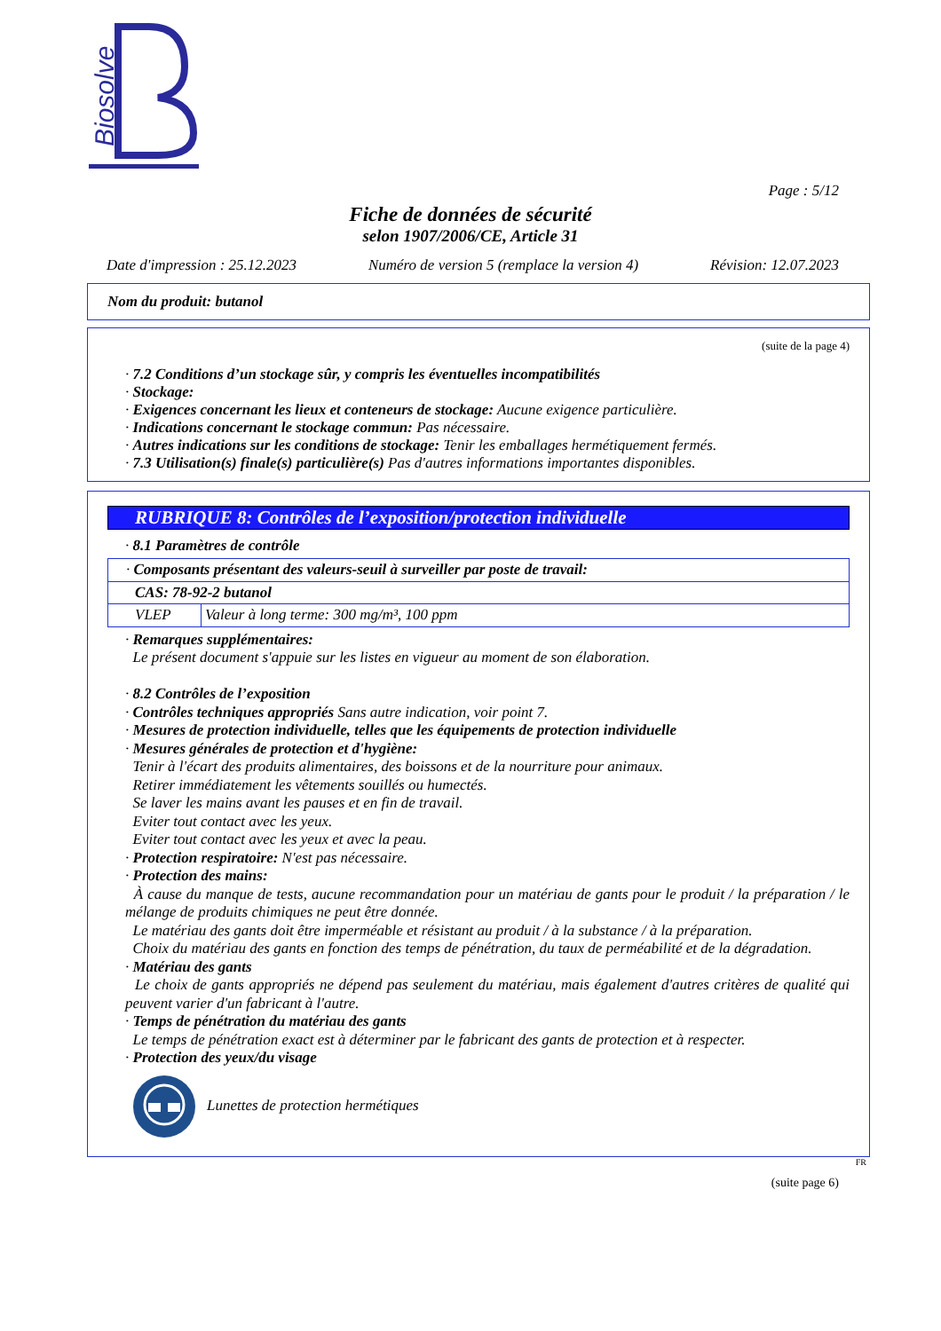Biosolve
Page : 5/12
Fiche de données de sécurité
selon 1907/2006/CE, Article 31
Date d'impression : 25.12.2023 Numéro de version 5 (remplace la version 4) Révision: 12.07.2023
Nom du produit: butanol
(suite de la page 4)
· 7.2 Conditions d’un stockage sûr, y compris les éventuelles incompatibilités
· Stockage:
· Exigences concernant les lieux et conteneurs de stockage: Aucune exigence particulière.
· Indications concernant le stockage commun: Pas nécessaire.
· Autres indications sur les conditions de stockage: Tenir les emballages hermétiquement fermés.
· 7.3 Utilisation(s) finale(s) particulière(s) Pas d'autres informations importantes disponibles.
RUBRIQUE 8: Contrôles de l’exposition/protection individuelle
· 8.1 Paramètres de contrôle
| · Composants présentant des valeurs-seuil à surveiller par poste de travail: | |
| CAS: 78-92-2 butanol | |
| VLEP | Valeur à long terme: 300 mg/m³, 100 ppm |
· Remarques supplémentaires:
Le présent document s'appuie sur les listes en vigueur au moment de son élaboration.
· 8.2 Contrôles de l’exposition
· Contrôles techniques appropriés Sans autre indication, voir point 7.
· Mesures de protection individuelle, telles que les équipements de protection individuelle
· Mesures générales de protection et d'hygiène:
Tenir à l'écart des produits alimentaires, des boissons et de la nourriture pour animaux.
Retirer immédiatement les vêtements souillés ou humectés.
Se laver les mains avant les pauses et en fin de travail.
Eviter tout contact avec les yeux.
Eviter tout contact avec les yeux et avec la peau.
· Protection respiratoire: N'est pas nécessaire.
· Protection des mains:
À cause du manque de tests, aucune recommandation pour un matériau de gants pour le produit / la préparation / le mélange de produits chimiques ne peut être donnée.
Le matériau des gants doit être imperméable et résistant au produit / à la substance / à la préparation.
Choix du matériau des gants en fonction des temps de pénétration, du taux de perméabilité et de la dégradation.
· Matériau des gants
Le choix de gants appropriés ne dépend pas seulement du matériau, mais également d'autres critères de qualité qui peuvent varier d'un fabricant à l'autre.
· Temps de pénétration du matériau des gants
Le temps de pénétration exact est à déterminer par le fabricant des gants de protection et à respecter.
· Protection des yeux/du visage
Lunettes de protection hermétiques
FR
(suite page 6)